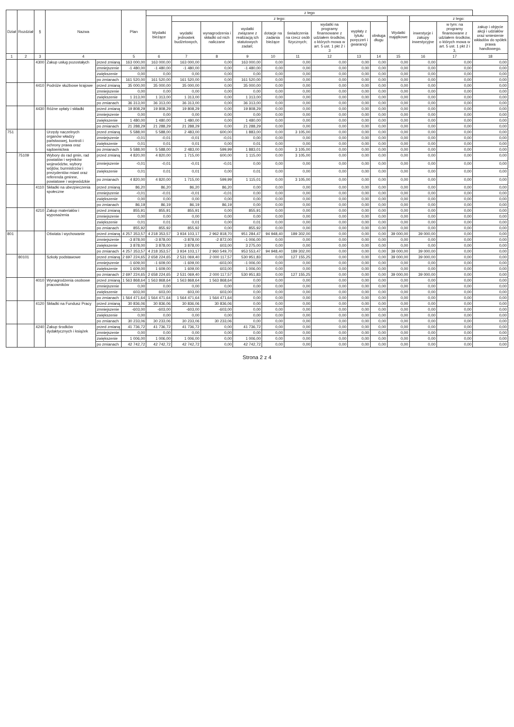| Dział | Rozdział | § | Nazwa | | Plan | z tego | | | | | | | | | | | | |
| --- | --- | --- | --- | --- | --- | --- | --- | --- | --- | --- | --- | --- | --- | --- | --- | --- | --- | --- |
| | | | | | | Wydatki bieżące | z tego: | | | | | | | | Wydatki majątkowe | z tego: | | |
| | | | | | | | wydatki jednostek budżetowych, | wynagrodzenia i składki od nich naliczane | wydatki związane z realizacją ich statutowych zadań; | dotacje na zadania bieżące | świadczenia na rzecz osób fizycznych; | wydatki na programy finansowane z udziałem środków, o których mowa w art. 5 ust. 1 pkt 2 i 3 | wypłaty z tytułu poręczeń i gwarancji | obsługa długu | | inwestycje i zakupy inwestycyjne | w tym: na programy finansowane z udziałem środków, o których mowa w art. 5 ust. 1 pkt 2 i 3, | zakup i objęcie akcji i udziałów oraz wniesienie wkładów do spółek prawa handlowego. |
| 1 | 2 | 3 | 4 | | 5 | 6 | 7 | 8 | 9 | 10 | 11 | 12 | 13 | 14 | 15 | 16 | 17 | 18 |
| | | 4300 | Zakup usług pozostałych | przed zmianą | 163 000,00 | 163 000,00 | 163 000,00 | 0,00 | 163 000,00 | 0,00 | 0,00 | 0,00 | 0,00 | 0,00 | 0,00 | 0,00 | 0,00 | 0,00 |
| | | | | zmniejszenie | -1 480,00 | -1 480,00 | -1 480,00 | 0,00 | -1 480,00 | 0,00 | 0,00 | 0,00 | 0,00 | 0,00 | 0,00 | 0,00 | 0,00 | 0,00 |
| | | | | zwiększenie | 0,00 | 0,00 | 0,00 | 0,00 | 0,00 | 0,00 | 0,00 | 0,00 | 0,00 | 0,00 | 0,00 | 0,00 | 0,00 | 0,00 |
| | | | | po zmianach | 161 520,00 | 161 520,00 | 161 520,00 | 0,00 | 161 520,00 | 0,00 | 0,00 | 0,00 | 0,00 | 0,00 | 0,00 | 0,00 | 0,00 | 0,00 |
| | | 4410 | Podróże służbowe krajowe | przed zmianą | 35 000,00 | 35 000,00 | 35 000,00 | 0,00 | 35 000,00 | 0,00 | 0,00 | 0,00 | 0,00 | 0,00 | 0,00 | 0,00 | 0,00 | 0,00 |
| | | | | zmniejszenie | 0,00 | 0,00 | 0,00 | 0,00 | 0,00 | 0,00 | 0,00 | 0,00 | 0,00 | 0,00 | 0,00 | 0,00 | 0,00 | 0,00 |
| | | | | zwiększenie | 1 313,00 | 1 313,00 | 1 313,00 | 0,00 | 1 313,00 | 0,00 | 0,00 | 0,00 | 0,00 | 0,00 | 0,00 | 0,00 | 0,00 | 0,00 |
| | | | | po zmianach | 36 313,00 | 36 313,00 | 36 313,00 | 0,00 | 36 313,00 | 0,00 | 0,00 | 0,00 | 0,00 | 0,00 | 0,00 | 0,00 | 0,00 | 0,00 |
| | | 4430 | Różne opłaty i składki | przed zmianą | 19 808,29 | 19 808,29 | 19 808,29 | 0,00 | 19 808,29 | 0,00 | 0,00 | 0,00 | 0,00 | 0,00 | 0,00 | 0,00 | 0,00 | 0,00 |
| | | | | zmniejszenie | 0,00 | 0,00 | 0,00 | 0,00 | 0,00 | 0,00 | 0,00 | 0,00 | 0,00 | 0,00 | 0,00 | 0,00 | 0,00 | 0,00 |
| | | | | zwiększenie | 1 480,00 | 1 480,00 | 1 480,00 | 0,00 | 1 480,00 | 0,00 | 0,00 | 0,00 | 0,00 | 0,00 | 0,00 | 0,00 | 0,00 | 0,00 |
| | | | | po zmianach | 21 288,29 | 21 288,29 | 21 288,29 | 0,00 | 21 288,29 | 0,00 | 0,00 | 0,00 | 0,00 | 0,00 | 0,00 | 0,00 | 0,00 | 0,00 |
| 751 | | | Urzędy naczelnych organów władzy państwowej, kontroli i ochrony prawa oraz sądownictwa | przed zmianą | 5 588,00 | 5 588,00 | 2 483,00 | 600,00 | 1 883,00 | 0,00 | 3 105,00 | 0,00 | 0,00 | 0,00 | 0,00 | 0,00 | 0,00 | 0,00 |
| | | | | zmniejszenie | -0,01 | -0,01 | -0,01 | -0,01 | 0,00 | 0,00 | 0,00 | 0,00 | 0,00 | 0,00 | 0,00 | 0,00 | 0,00 | 0,00 |
| | | | | zwiększenie | 0,01 | 0,01 | 0,01 | 0,00 | 0,01 | 0,00 | 0,00 | 0,00 | 0,00 | 0,00 | 0,00 | 0,00 | 0,00 | 0,00 |
| | | | | po zmianach | 5 588,00 | 5 588,00 | 2 483,00 | 599,99 | 1 883,01 | 0,00 | 3 105,00 | 0,00 | 0,00 | 0,00 | 0,00 | 0,00 | 0,00 | 0,00 |
| | 75109 | | Wybory do rad gmin, rad powiatów i sejmików województw, wybory wójtów, burmistrzów i prezydentów miast oraz referenda gminne, powiatowe i wojewódzkie | przed zmianą | 4 820,00 | 4 820,00 | 1 715,00 | 600,00 | 1 115,00 | 0,00 | 3 105,00 | 0,00 | 0,00 | 0,00 | 0,00 | 0,00 | 0,00 | 0,00 |
| | | | | zmniejszenie | -0,01 | -0,01 | -0,01 | -0,01 | 0,00 | 0,00 | 0,00 | 0,00 | 0,00 | 0,00 | 0,00 | 0,00 | 0,00 | 0,00 |
| | | | | zwiększenie | 0,01 | 0,01 | 0,01 | 0,00 | 0,01 | 0,00 | 0,00 | 0,00 | 0,00 | 0,00 | 0,00 | 0,00 | 0,00 | 0,00 |
| | | | | po zmianach | 4 820,00 | 4 820,00 | 1 715,00 | 599,99 | 1 115,01 | 0,00 | 3 105,00 | 0,00 | 0,00 | 0,00 | 0,00 | 0,00 | 0,00 | 0,00 |
| | | 4110 | Składki na ubezpieczenia społeczne | przed zmianą | 86,20 | 86,20 | 86,20 | 86,20 | 0,00 | 0,00 | 0,00 | 0,00 | 0,00 | 0,00 | 0,00 | 0,00 | 0,00 | 0,00 |
| | | | | zmniejszenie | -0,01 | -0,01 | -0,01 | -0,01 | 0,00 | 0,00 | 0,00 | 0,00 | 0,00 | 0,00 | 0,00 | 0,00 | 0,00 | 0,00 |
| | | | | zwiększenie | 0,00 | 0,00 | 0,00 | 0,00 | 0,00 | 0,00 | 0,00 | 0,00 | 0,00 | 0,00 | 0,00 | 0,00 | 0,00 | 0,00 |
| | | | | po zmianach | 86,19 | 86,19 | 86,19 | 86,19 | 0,00 | 0,00 | 0,00 | 0,00 | 0,00 | 0,00 | 0,00 | 0,00 | 0,00 | 0,00 |
| | | 4210 | Zakup materiałów i wyposażenia | przed zmianą | 855,91 | 855,91 | 855,91 | 0,00 | 855,91 | 0,00 | 0,00 | 0,00 | 0,00 | 0,00 | 0,00 | 0,00 | 0,00 | 0,00 |
| | | | | zmniejszenie | 0,00 | 0,00 | 0,00 | 0,00 | 0,00 | 0,00 | 0,00 | 0,00 | 0,00 | 0,00 | 0,00 | 0,00 | 0,00 | 0,00 |
| | | | | zwiększenie | 0,01 | 0,01 | 0,01 | 0,00 | 0,01 | 0,00 | 0,00 | 0,00 | 0,00 | 0,00 | 0,00 | 0,00 | 0,00 | 0,00 |
| | | | | po zmianach | 855,92 | 855,92 | 855,92 | 0,00 | 855,92 | 0,00 | 0,00 | 0,00 | 0,00 | 0,00 | 0,00 | 0,00 | 0,00 | 0,00 |
| 801 | | | Oświata i wychowanie | przed zmianą | 4 257 353,57 | 4 218 353,57 | 3 934 103,17 | 2 962 818,70 | 951 284,47 | 94 948,40 | 189 302,00 | 0,00 | 0,00 | 0,00 | 39 000,00 | 39 000,00 | 0,00 | 0,00 |
| | | | | zmniejszenie | -3 878,00 | -3 878,00 | -3 878,00 | -2 872,00 | -1 006,00 | 0,00 | 0,00 | 0,00 | 0,00 | 0,00 | 0,00 | 0,00 | 0,00 | 0,00 |
| | | | | zwiększenie | 3 878,00 | 3 878,00 | 3 878,00 | 603,00 | 3 275,00 | 0,00 | 0,00 | 0,00 | 0,00 | 0,00 | 0,00 | 0,00 | 0,00 | 0,00 |
| | | | | po zmianach | 4 257 353,57 | 4 218 353,57 | 3 934 103,17 | 2 960 549,70 | 953 553,47 | 94 948,40 | 189 302,00 | 0,00 | 0,00 | 0,00 | 39 000,00 | 39 000,00 | 0,00 | 0,00 |
| | 80101 | | Szkoły podstawowe | przed zmianą | 2 697 224,65 | 2 658 224,65 | 2 531 069,40 | 2 000 117,57 | 530 951,83 | 0,00 | 127 155,25 | 0,00 | 0,00 | 0,00 | 39 000,00 | 39 000,00 | 0,00 | 0,00 |
| | | | | zmniejszenie | -1 609,00 | -1 609,00 | -1 609,00 | -603,00 | -1 006,00 | 0,00 | 0,00 | 0,00 | 0,00 | 0,00 | 0,00 | 0,00 | 0,00 | 0,00 |
| | | | | zwiększenie | 1 609,00 | 1 609,00 | 1 609,00 | 603,00 | 1 006,00 | 0,00 | 0,00 | 0,00 | 0,00 | 0,00 | 0,00 | 0,00 | 0,00 | 0,00 |
| | | | | po zmianach | 2 697 224,65 | 2 658 224,65 | 2 531 069,40 | 2 000 117,57 | 530 951,83 | 0,00 | 127 155,25 | 0,00 | 0,00 | 0,00 | 39 000,00 | 39 000,00 | 0,00 | 0,00 |
| | | 4010 | Wynagrodzenia osobowe pracowników | przed zmianą | 1 563 868,64 | 1 563 868,64 | 1 563 868,64 | 1 563 868,64 | 0,00 | 0,00 | 0,00 | 0,00 | 0,00 | 0,00 | 0,00 | 0,00 | 0,00 | 0,00 |
| | | | | zmniejszenie | 0,00 | 0,00 | 0,00 | 0,00 | 0,00 | 0,00 | 0,00 | 0,00 | 0,00 | 0,00 | 0,00 | 0,00 | 0,00 | 0,00 |
| | | | | zwiększenie | 603,00 | 603,00 | 603,00 | 603,00 | 0,00 | 0,00 | 0,00 | 0,00 | 0,00 | 0,00 | 0,00 | 0,00 | 0,00 | 0,00 |
| | | | | po zmianach | 1 564 471,64 | 1 564 471,64 | 1 564 471,64 | 1 564 471,64 | 0,00 | 0,00 | 0,00 | 0,00 | 0,00 | 0,00 | 0,00 | 0,00 | 0,00 | 0,00 |
| | | 4120 | Składki na Fundusz Pracy | przed zmianą | 30 836,06 | 30 836,06 | 30 836,06 | 30 836,06 | 0,00 | 0,00 | 0,00 | 0,00 | 0,00 | 0,00 | 0,00 | 0,00 | 0,00 | 0,00 |
| | | | | zmniejszenie | -603,00 | -603,00 | -603,00 | -603,00 | 0,00 | 0,00 | 0,00 | 0,00 | 0,00 | 0,00 | 0,00 | 0,00 | 0,00 | 0,00 |
| | | | | zwiększenie | 0,00 | 0,00 | 0,00 | 0,00 | 0,00 | 0,00 | 0,00 | 0,00 | 0,00 | 0,00 | 0,00 | 0,00 | 0,00 | 0,00 |
| | | | | po zmianach | 30 233,06 | 30 233,06 | 30 233,06 | 30 233,06 | 0,00 | 0,00 | 0,00 | 0,00 | 0,00 | 0,00 | 0,00 | 0,00 | 0,00 | 0,00 |
| | | 4240 | Zakup środków dydaktycznych i książek | przed zmianą | 41 736,72 | 41 736,72 | 41 736,72 | 0,00 | 41 736,72 | 0,00 | 0,00 | 0,00 | 0,00 | 0,00 | 0,00 | 0,00 | 0,00 | 0,00 |
| | | | | zmniejszenie | 0,00 | 0,00 | 0,00 | 0,00 | 0,00 | 0,00 | 0,00 | 0,00 | 0,00 | 0,00 | 0,00 | 0,00 | 0,00 | 0,00 |
| | | | | zwiększenie | 1 006,00 | 1 006,00 | 1 006,00 | 0,00 | 1 006,00 | 0,00 | 0,00 | 0,00 | 0,00 | 0,00 | 0,00 | 0,00 | 0,00 | 0,00 |
| | | | | po zmianach | 42 742,72 | 42 742,72 | 42 742,72 | 0,00 | 42 742,72 | 0,00 | 0,00 | 0,00 | 0,00 | 0,00 | 0,00 | 0,00 | 0,00 | 0,00 |
Strona 2 z 4